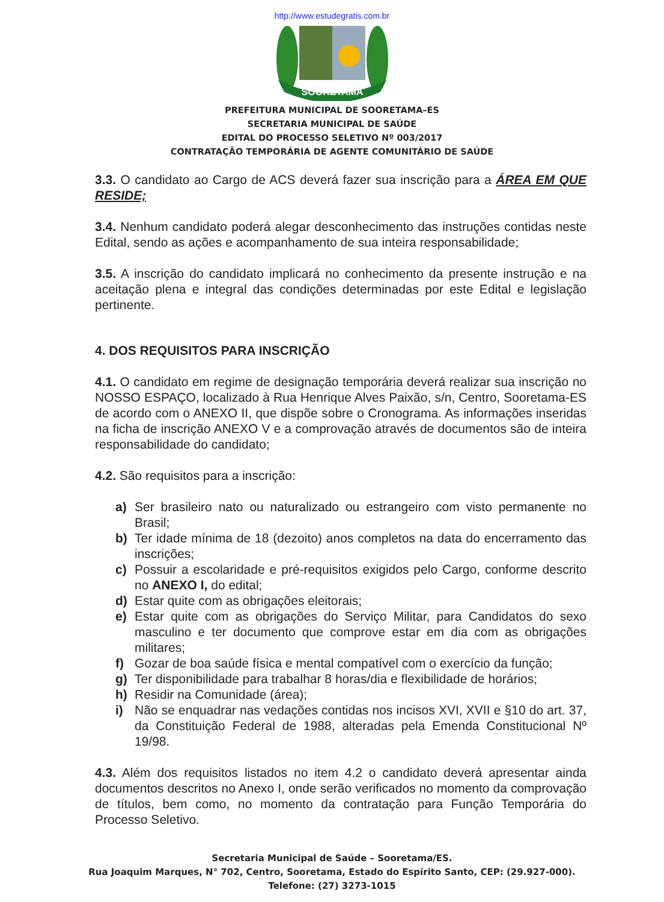http://www.estudegratis.com.br
SOORETAMA
PREFEITURA MUNICIPAL DE SOORETAMA–ES
SECRETARIA MUNICIPAL DE SAÚDE
EDITAL DO PROCESSO SELETIVO Nº 003/2017
CONTRATAÇÃO TEMPORÁRIA DE AGENTE COMUNITÁRIO DE SAÚDE
3.3. O candidato ao Cargo de ACS deverá fazer sua inscrição para a ÁREA EM QUE RESIDE;
3.4. Nenhum candidato poderá alegar desconhecimento das instruções contidas neste Edital, sendo as ações e acompanhamento de sua inteira responsabilidade;
3.5. A inscrição do candidato implicará no conhecimento da presente instrução e na aceitação plena e integral das condições determinadas por este Edital e legislação pertinente.
4. DOS REQUISITOS PARA INSCRIÇÃO
4.1. O candidato em regime de designação temporária deverá realizar sua inscrição no NOSSO ESPAÇO, localizado à Rua Henrique Alves Paixão, s/n, Centro, Sooretama-ES de acordo com o ANEXO II, que dispõe sobre o Cronograma. As informações inseridas na ficha de inscrição ANEXO V e a comprovação através de documentos são de inteira responsabilidade do candidato;
4.2. São requisitos para a inscrição:
a) Ser brasileiro nato ou naturalizado ou estrangeiro com visto permanente no Brasil;
b) Ter idade mínima de 18 (dezoito) anos completos na data do encerramento das inscrições;
c) Possuir a escolaridade e pré-requisitos exigidos pelo Cargo, conforme descrito no ANEXO I, do edital;
d) Estar quite com as obrigações eleitorais;
e) Estar quite com as obrigações do Serviço Militar, para Candidatos do sexo masculino e ter documento que comprove estar em dia com as obrigações militares;
f) Gozar de boa saúde física e mental compatível com o exercício da função;
g) Ter disponibilidade para trabalhar 8 horas/dia e flexibilidade de horários;
h) Residir na Comunidade (área);
i) Não se enquadrar nas vedações contidas nos incisos XVI, XVII e §10 do art. 37, da Constituição Federal de 1988, alteradas pela Emenda Constitucional Nº 19/98.
4.3. Além dos requisitos listados no item 4.2 o candidato deverá apresentar ainda documentos descritos no Anexo I, onde serão verificados no momento da comprovação de títulos, bem como, no momento da contratação para Função Temporária do Processo Seletivo.
Secretaria Municipal de Saúde – Sooretama/ES.
Rua Joaquim Marques, N° 702, Centro, Sooretama, Estado do Espírito Santo, CEP: (29.927-000).
Telefone: (27) 3273-1015